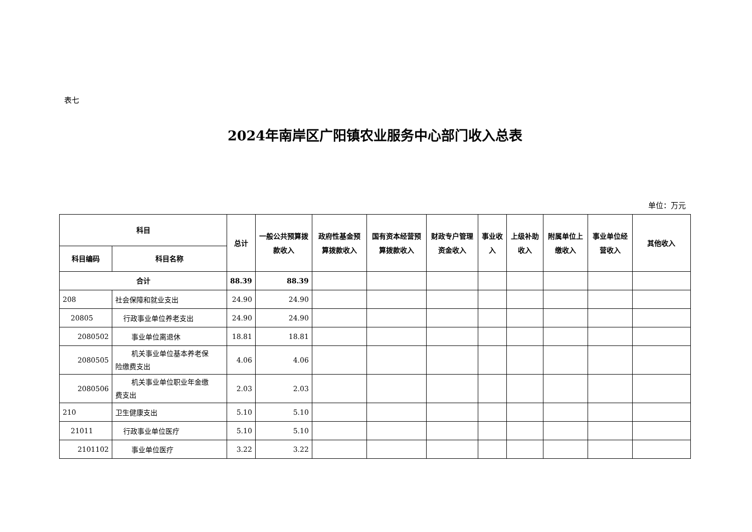表七
2024年南岸区广阳镇农业服务中心部门收入总表
单位：万元
| 科目 | | 总计 | 一般公共预算拨款收入 | 政府性基金预算拨款收入 | 国有资本经营预算拨款收入 | 财政专户管理资金收入 | 事业收入 | 上级补助收入 | 附属单位上缴收入 | 事业单位经营收入 | 其他收入 |
| --- | --- | --- | --- | --- | --- | --- | --- | --- | --- | --- | --- |
| 科目编码 | 科目名称 | | | | | | | | | | |
| 合计 | | 88.39 | 88.39 | | | | | | | | |
| 208 | 社会保障和就业支出 | 24.90 | 24.90 | | | | | | | | |
| 20805 | 行政事业单位养老支出 | 24.90 | 24.90 | | | | | | | | |
| 2080502 | 事业单位离退休 | 18.81 | 18.81 | | | | | | | | |
| 2080505 | 机关事业单位基本养老保 险缴费支出 | 4.06 | 4.06 | | | | | | | | |
| 2080506 | 机关事业单位职业年金缴 费支出 | 2.03 | 2.03 | | | | | | | | |
| 210 | 卫生健康支出 | 5.10 | 5.10 | | | | | | | | |
| 21011 | 行政事业单位医疗 | 5.10 | 5.10 | | | | | | | | |
| 2101102 | 事业单位医疗 | 3.22 | 3.22 | | | | | | | | |